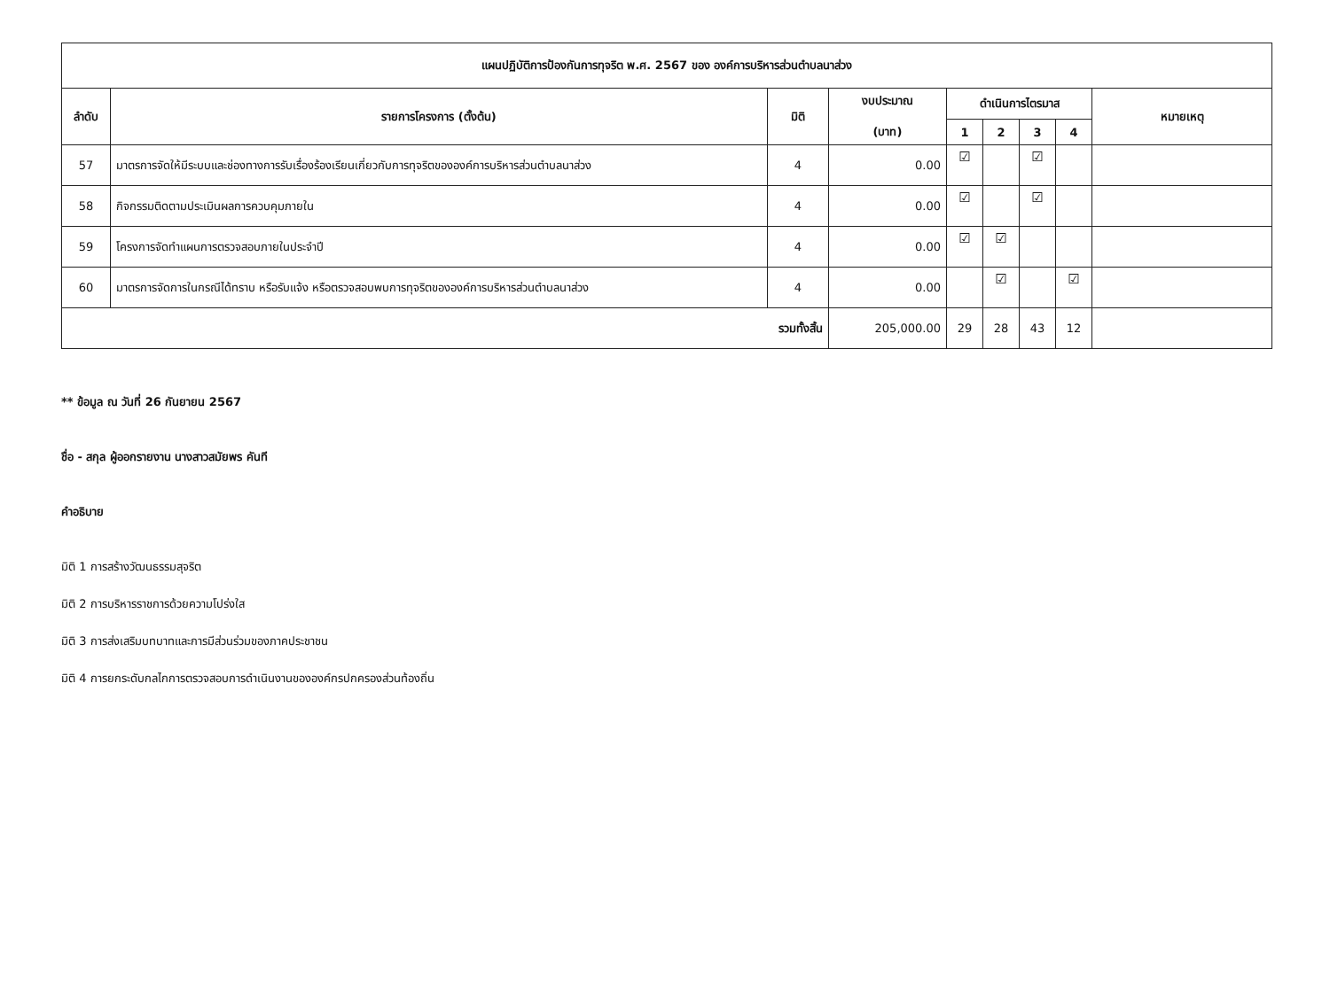| แผนปฏิบัติการป้องกันการทุจริต พ.ศ. 2567 ของ องค์การบริหารส่วนตำบลนาส่วง | | | | | | | | |
| --- | --- | --- | --- | --- | --- | --- | --- | --- |
| ลำดับ | รายการโครงการ (ตั้งต้น) | มิติ | งบประมาณ (บาท) | ดำเนินการไตรมาส | | | | หมายเหตุ |
| | | | | 1 | 2 | 3 | 4 | |
| 57 | มาตรการจัดให้มีระบบและช่องทางการรับเรื่องร้องเรียนเกี่ยวกับการทุจริตขององค์การบริหารส่วนตำบลนาส่วง | 4 | 0.00 | ☑ | | ☑ | | |
| 58 | กิจกรรมติดตามประเมินผลการควบคุมภายใน | 4 | 0.00 | ☑ | | ☑ | | |
| 59 | โครงการจัดทำแผนการตรวจสอบภายในประจำปี | 4 | 0.00 | ☑ | ☑ | | | |
| 60 | มาตรการจัดการในกรณีได้ทราบ หรือรับแจ้ง หรือตรวจสอบพบการทุจริตขององค์การบริหารส่วนตำบลนาส่วง | 4 | 0.00 | | ☑ | | ☑ | |
| รวมทั้งสิ้น | | | 205,000.00 | 29 | 28 | 43 | 12 | |
** ข้อมูล ณ วันที่ 26 กันยายน 2567
ชื่อ - สกุล ผู้ออกรายงาน นางสาวสมัยพร คันที
คำอธิบาย
มิติ 1 การสร้างวัฒนธรรมสุจริต
มิติ 2 การบริหารราชการด้วยความโปร่งใส
มิติ 3 การส่งเสริมบทบาทและการมีส่วนร่วมของภาคประชาชน
มิติ 4 การยกระดับกลไกการตรวจสอบการดำเนินงานขององค์กรปกครองส่วนท้องถิ่น